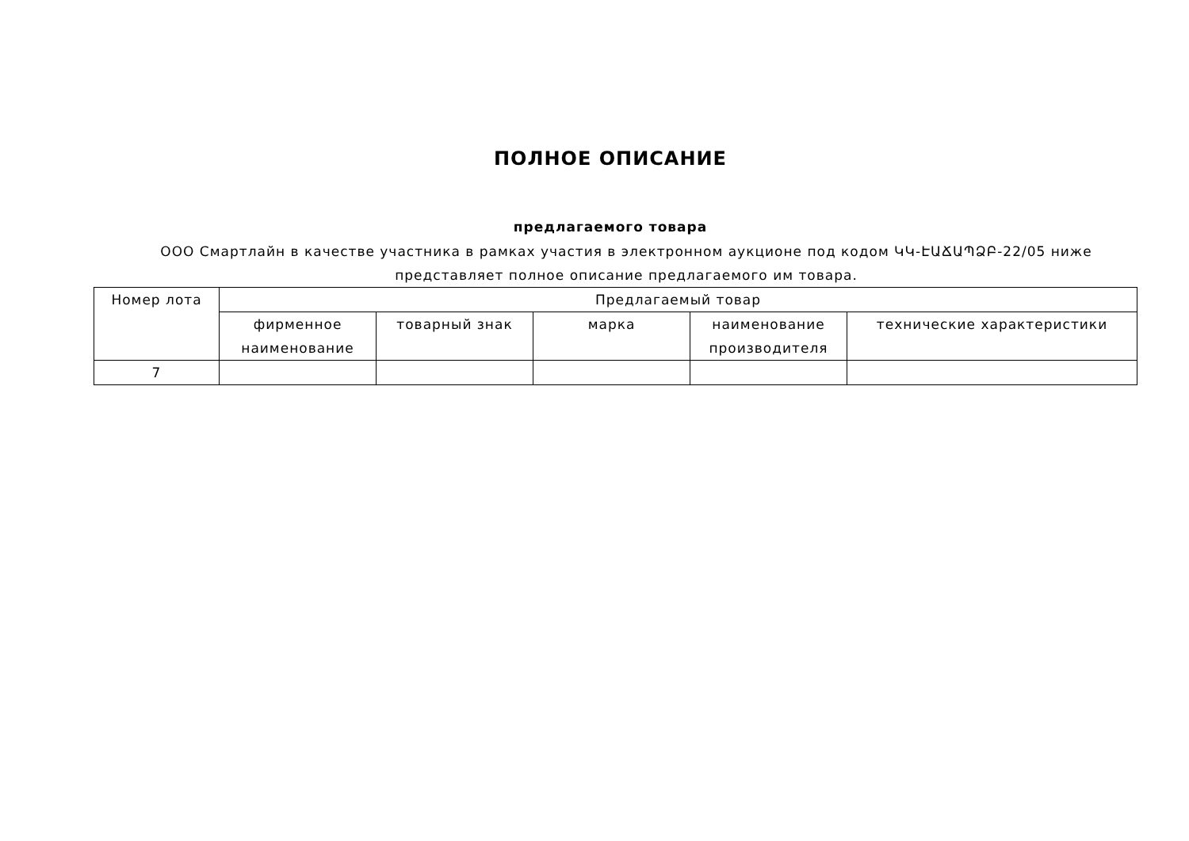ПОЛНОЕ ОПИСАНИЕ
предлагаемого товара
ООО Смартлайн в качестве участника в рамках участия в электронном аукционе под кодом ԿԿ-ԷԱՃԱՊՁԲ-22/05 ниже представляет полное описание предлагаемого им товара.
| Номер лота | Предлагаемый товар | | | | |
| --- | --- | --- | --- | --- | --- |
| | фирменное наименование | товарный знак | марка | наименование производителя | технические характеристики |
| 7 | | | | | |